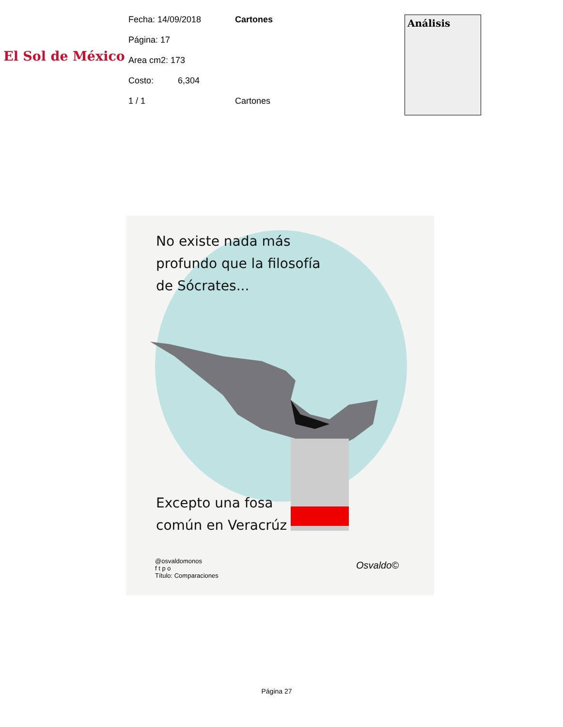El Sol de México
Fecha: 14/09/2018
Página: 17
Area cm2: 173
Costo: 6,304
1 / 1
Cartones
Cartones
Análisis
No existe nada más
profundo que la filosofía
de Sócrates...
Excepto una fosa
común en Veracrúz
@osvaldomonos
f t p o
Título: Comparaciones
Osvaldo©
Página 27